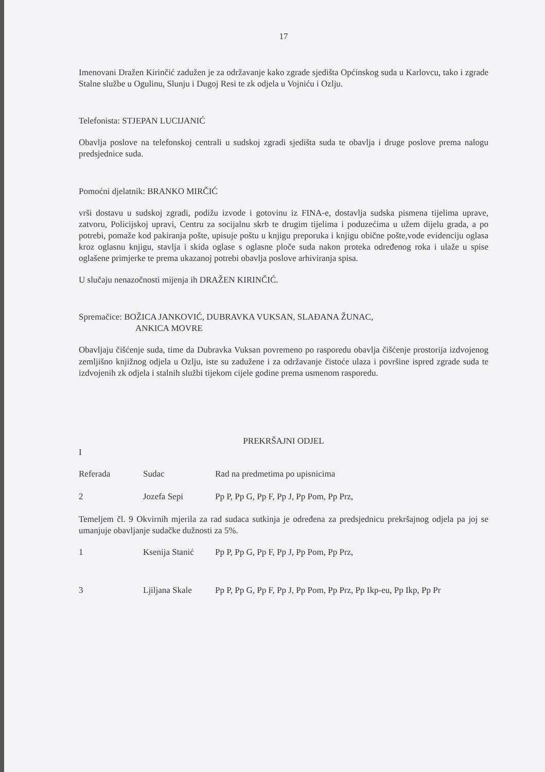17
Imenovani Dražen Kirinčić zadužen je za održavanje kako zgrade sjedišta Općinskog suda u Karlovcu, tako i zgrade Stalne službe u Ogulinu, Slunju i Dugoj Resi te zk odjela u Vojniću i Ozlju.
Telefonista: STJEPAN LUCIJANIĆ
Obavlja poslove na telefonskoj centrali u sudskoj zgradi sjedišta suda te obavlja i druge poslove prema nalogu predsjednice suda.
Pomoćni djelatnik: BRANKO MIRČIĆ
vrši dostavu u sudskoj zgradi, podižu izvode i gotovinu iz FINA-e, dostavlja sudska pismena tijelima uprave, zatvoru, Policijskoj upravi, Centru za socijalnu skrb te drugim tijelima i poduzećima u užem dijelu grada, a po potrebi, pomaže kod pakiranja pošte, upisuje poštu u knjigu preporuka i knjigu obične pošte,vode evidenciju oglasa kroz oglasnu knjigu, stavlja i skida oglase s oglasne ploče suda nakon proteka određenog roka i ulaže u spise oglašene primjerke te prema ukazanoj potrebi obavlja poslove arhiviranja spisa.
U slučaju nenazočnosti mijenja ih DRAŽEN KIRINČIĆ.
Spremačice: BOŽICA JANKOVIĆ, DUBRAVKA VUKSAN, SLAĐANA ŽUNAC,
ANKICA MOVRE
Obavljaju čišćenje suda, time da Dubravka Vuksan povremeno po rasporedu obavlja čišćenje prostorija izdvojenog zemljišno knjižnog odjela u Ozlju, iste su zadužene i za održavanje čistoće ulaza i površine ispred zgrade suda te izdvojenih zk odjela i stalnih službi tijekom cijele godine prema usmenom rasporedu.
PREKRŠAJNI ODJEL
I
| Referada | Sudac | Rad na predmetima po upisnicima |
| --- | --- | --- |
| 2 | Jozefa Sepi | Pp P, Pp G, Pp F, Pp J, Pp Pom, Pp Prz, |
Temeljem čl. 9 Okvirnih mjerila za rad sudaca sutkinja je određena za predsjednicu prekršajnog odjela pa joj se umanjuje obavljanje sudačke dužnosti za 5%.
| 1 | Ksenija Stanić | Pp P, Pp G, Pp F, Pp J, Pp Pom, Pp Prz, |
| 3 | Ljiljana Skale | Pp P, Pp G, Pp F, Pp J, Pp Pom, Pp Prz, Pp Ikp-eu, Pp Ikp, Pp Pr |